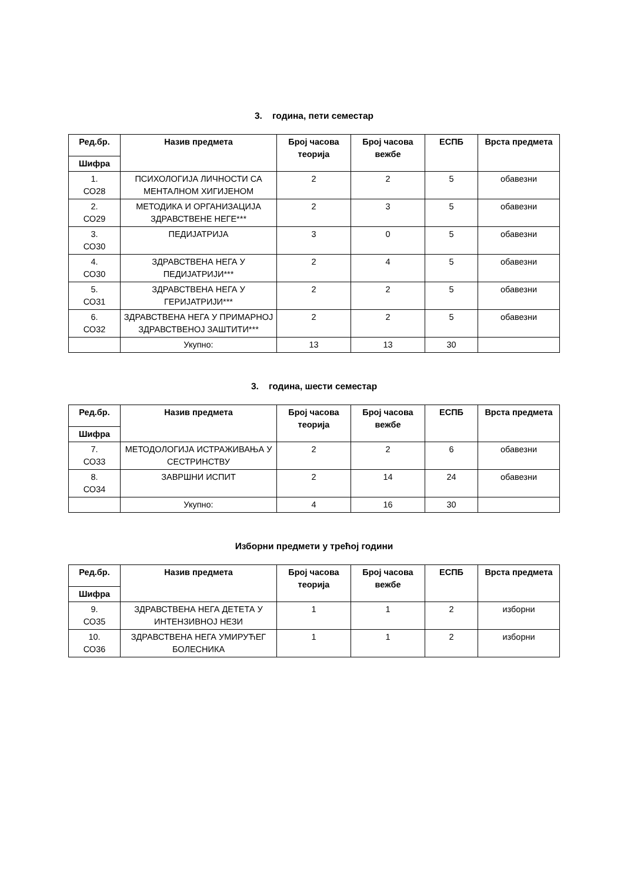3. година, пети семестар
| Ред.бр. | Назив предмета | Број часова теорија | Број часова вежбе | ЕСПБ | Врста предмета |
| --- | --- | --- | --- | --- | --- |
| Шифра | | | | | |
| 1. СО28 | ПСИХОЛОГИЈА ЛИЧНОСТИ СА МЕНТАЛНОМ ХИГИЈЕНОМ | 2 | 2 | 5 | обавезни |
| 2. СО29 | МЕТОДИКА И ОРГАНИЗАЦИЈА ЗДРАВСТВЕНЕ НЕГЕ*** | 2 | 3 | 5 | обавезни |
| 3. СО30 | ПЕДИЈАТРИЈА | 3 | 0 | 5 | обавезни |
| 4. СО30 | ЗДРАВСТВЕНА НЕГА У ПЕДИЈАТРИЈИ*** | 2 | 4 | 5 | обавезни |
| 5. СО31 | ЗДРАВСТВЕНА НЕГА У ГЕРИЈАТРИЈИ*** | 2 | 2 | 5 | обавезни |
| 6. СО32 | ЗДРАВСТВЕНА НЕГА У ПРИМАРНОЈ ЗДРАВСТВЕНОЈ ЗАШТИТИ*** | 2 | 2 | 5 | обавезни |
| | Укупно: | 13 | 13 | 30 | |
3. година, шести семестар
| Ред.бр. | Назив предмета | Број часова теорија | Број часова вежбе | ЕСПБ | Врста предмета |
| --- | --- | --- | --- | --- | --- |
| Шифра | | | | | |
| 7. СО33 | МЕТОДОЛОГИЈА ИСТРАЖИВАЊА У СЕСТРИНСТВУ | 2 | 2 | 6 | обавезни |
| 8. СО34 | ЗАВРШНИ ИСПИТ | 2 | 14 | 24 | обавезни |
| | Укупно: | 4 | 16 | 30 | |
Изборни предмети у трећој години
| Ред.бр. | Назив предмета | Број часова теорија | Број часова вежбе | ЕСПБ | Врста предмета |
| --- | --- | --- | --- | --- | --- |
| Шифра | | | | | |
| 9. СО35 | ЗДРАВСТВЕНА НЕГА ДЕТЕТА У ИНТЕНЗИВНОЈ НЕЗИ | 1 | 1 | 2 | изборни |
| 10. СО36 | ЗДРАВСТВЕНА НЕГА УМИРУЋЕГ БОЛЕСНИКА | 1 | 1 | 2 | изборни |